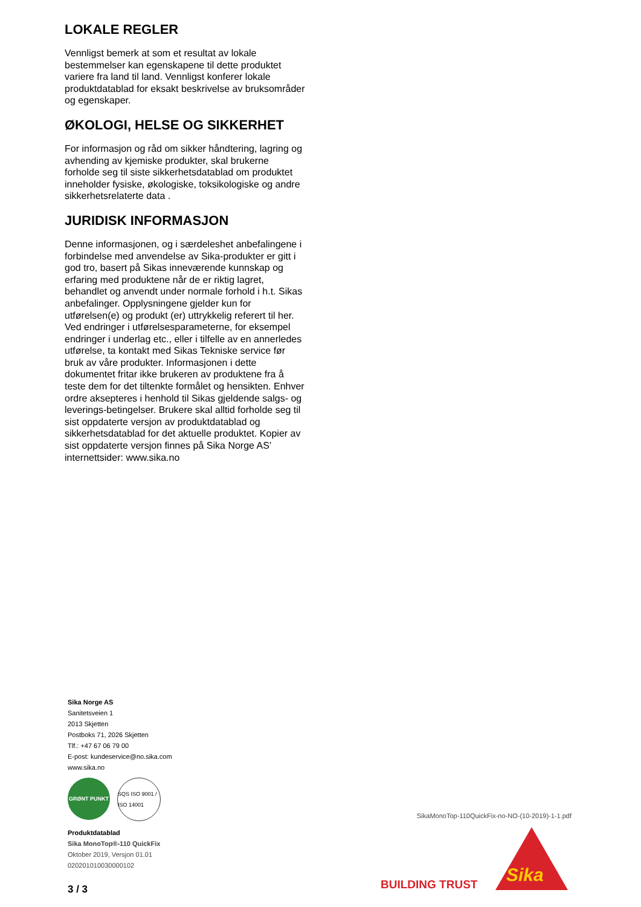LOKALE REGLER
Vennligst bemerk at som et resultat av lokale bestemmelser kan egenskapene til dette produktet variere fra land til land. Vennligst konferer lokale produktdatablad for eksakt beskrivelse av bruksområder og egenskaper.
ØKOLOGI, HELSE OG SIKKERHET
For informasjon og råd om sikker håndtering, lagring og avhending av kjemiske produkter, skal brukerne forholde seg til siste sikkerhetsdatablad om produktet inneholder fysiske, økologiske, toksikologiske og andre sikkerhetsrelaterte data .
JURIDISK INFORMASJON
Denne informasjonen, og i særdeleshet anbefalingene i forbindelse med anvendelse av Sika-produkter er gitt i god tro, basert på Sikas inneværende kunnskap og erfaring med produktene når de er riktig lagret, behandlet og anvendt under normale forhold i h.t. Sikas anbefalinger. Opplysningene gjelder kun for utførelsen(e) og produkt (er) uttrykkelig referert til her. Ved endringer i utførelsesparameterne, for eksempel endringer i underlag etc., eller i tilfelle av en annerledes utførelse, ta kontakt med Sikas Tekniske service før bruk av våre produkter. Informasjonen i dette dokumentet fritar ikke brukeren av produktene fra å teste dem for det tiltenkte formålet og hensikten. Enhver ordre aksepteres i henhold til Sikas gjeldende salgs- og leverings-betingelser. Brukere skal alltid forholde seg til sist oppdaterte versjon av produktdatablad og sikkerhetsdatablad for det aktuelle produktet. Kopier av sist oppdaterte versjon finnes på Sika Norge AS’ internettsider: www.sika.no
Sika Norge AS
Sanitetsveien 1
2013 Skjetten
Postboks 71, 2026 Skjetten
Tlf.: +47 67 06 79 00
E-post: kundeservice@no.sika.com
www.sika.no
GRØNT PUNKT SQS ISO 9001 / ISO 14001
Produktdatablad
Sika MonoTop®-110 QuickFix
Oktober 2019, Versjon 01.01
020201010030000102
3 / 3
SikaMonoTop-110QuickFix-no-NO-(10-2019)-1-1.pdf
BUILDING TRUST Sika